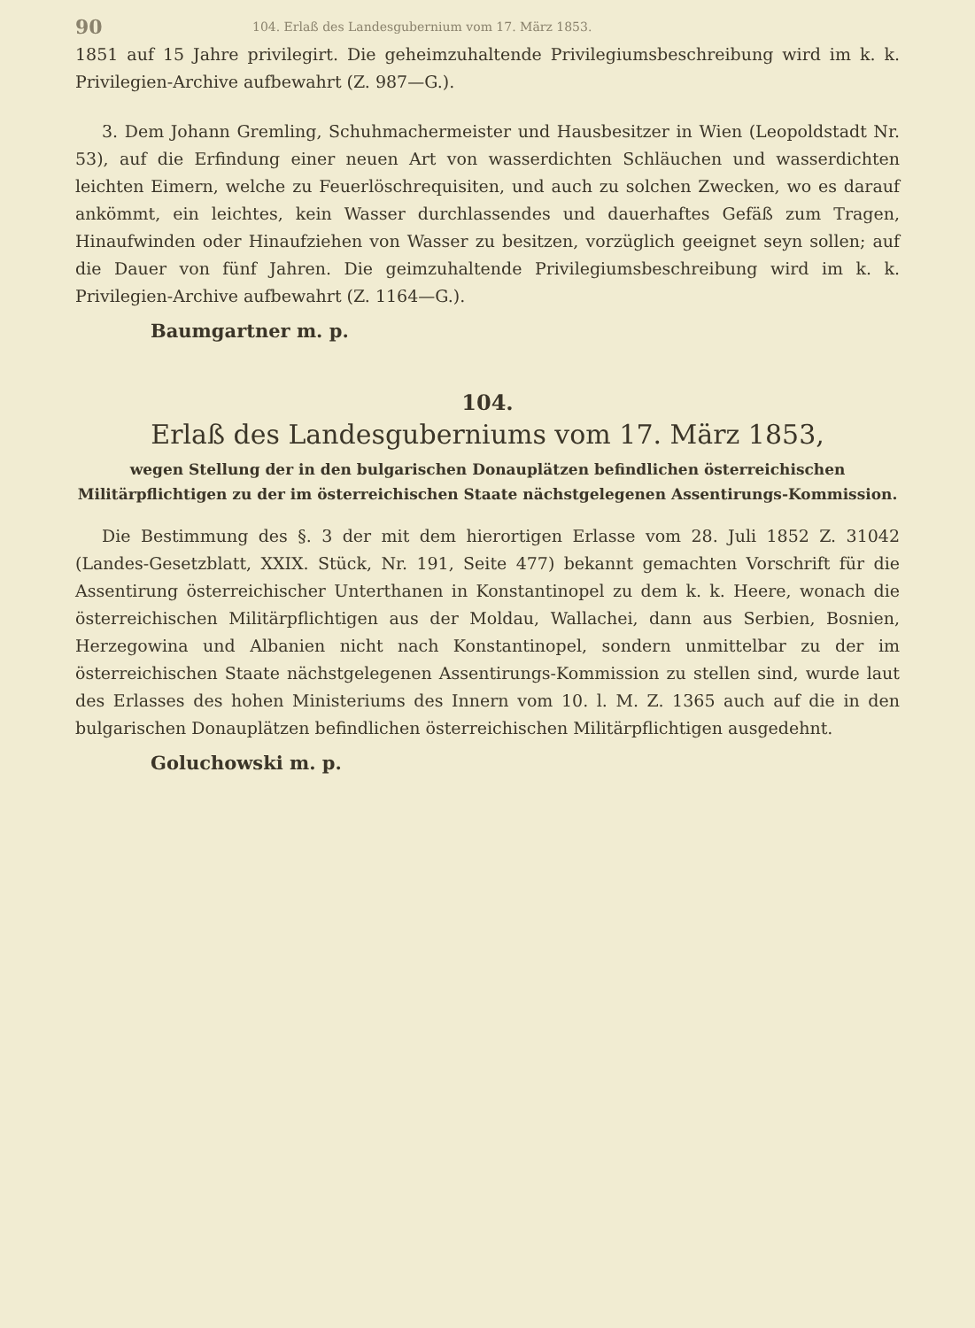90 104. Erlaß des Landesgubernium vom 17. März 1853.
1851 auf 15 Jahre privilegirt. Die geheimzuhaltende Privilegiumsbeschreibung wird im k. k. Privilegien-Archive aufbewahrt (Z. 987—G.).
3. Dem Johann Gremling, Schuhmachermeister und Hausbesitzer in Wien (Leopoldstadt Nr. 53), auf die Erfindung einer neuen Art von wasserdichten Schläuchen und wasserdichten leichten Eimern, welche zu Feuerlöschrequisiten, und auch zu solchen Zwecken, wo es darauf ankömmt, ein leichtes, kein Wasser durchlassendes und dauerhaftes Gefäß zum Tragen, Hinaufwinden oder Hinaufziehen von Wasser zu besitzen, vorzüglich geeignet seyn sollen; auf die Dauer von fünf Jahren. Die geimzuhaltende Privilegiumsbeschreibung wird im k. k. Privilegien-Archive aufbewahrt (Z. 1164—G.).
Baumgartner m. p.
104.
Erlaß des Landesguberniums vom 17. März 1853,
wegen Stellung der in den bulgarischen Donauplätzen befindlichen österreichischen Militärpflichtigen zu der im österreichischen Staate nächstgelegenen Assentirungs-Kommission.
Die Bestimmung des §. 3 der mit dem hierortigen Erlasse vom 28. Juli 1852 Z. 31042 (Landes-Gesetzblatt, XXIX. Stück, Nr. 191, Seite 477) bekannt gemachten Vorschrift für die Assentirung österreichischer Unterthanen in Konstantinopel zu dem k. k. Heere, wonach die österreichischen Militärpflichtigen aus der Moldau, Wallachei, dann aus Serbien, Bosnien, Herzegowina und Albanien nicht nach Konstantinopel, sondern unmittelbar zu der im österreichischen Staate nächstgelegenen Assentirungs-Kommission zu stellen sind, wurde laut des Erlasses des hohen Ministeriums des Innern vom 10. l. M. Z. 1365 auch auf die in den bulgarischen Donauplätzen befindlichen österreichischen Militärpflichtigen ausgedehnt.
Goluchowski m. p.